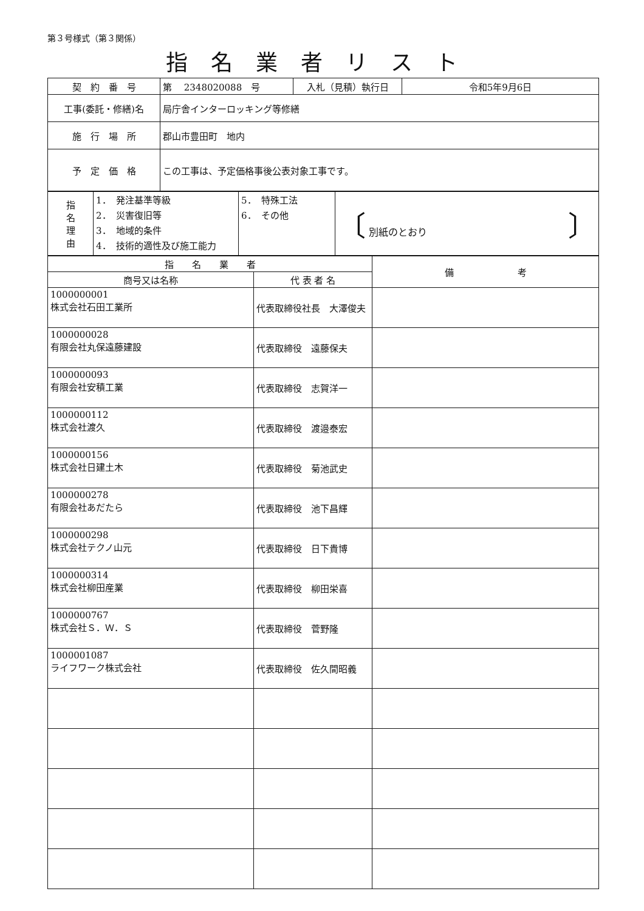第３号様式（第３関係）
指名業者リスト
| 契 約 番 号 | 第 2348020088 号 | 入札（見積）執行日 | 令和5年9月6日 |
| 工事(委託・修繕)名 | 局庁舎インターロッキング等修繕 | | |
| 施 行 場 所 | 郡山市豊田町 地内 | | |
| 予 定 価 格 | この工事は、予定価格事後公表対象工事です。 | | |
| 指 名 理 由 | 1． 発注基準等級 2． 災害復旧等 3． 地域的条件 4． 技術的適性及び施工能力 | 5． 特殊工法 6． その他 | 〔 別紙のとおり 〕 |
| 指 名 業 者 | | 備 考 |
| --- | --- | --- |
| 商号又は名称 | 代 表 者 名 | |
| 1000000001 株式会社石田工業所 | 代表取締役社長 大澤俊夫 | |
| 1000000028 有限会社丸保遠藤建設 | 代表取締役 遠藤保夫 | |
| 1000000093 有限会社安積工業 | 代表取締役 志賀洋一 | |
| 1000000112 株式会社渡久 | 代表取締役 渡邉泰宏 | |
| 1000000156 株式会社日建土木 | 代表取締役 菊池武史 | |
| 1000000278 有限会社あだたら | 代表取締役 池下昌輝 | |
| 1000000298 株式会社テクノ山元 | 代表取締役 日下貴博 | |
| 1000000314 株式会社柳田産業 | 代表取締役 柳田栄喜 | |
| 1000000767 株式会社Ｓ．Ｗ．Ｓ | 代表取締役 菅野隆 | |
| 1000001087 ライフワーク株式会社 | 代表取締役 佐久間昭義 | |